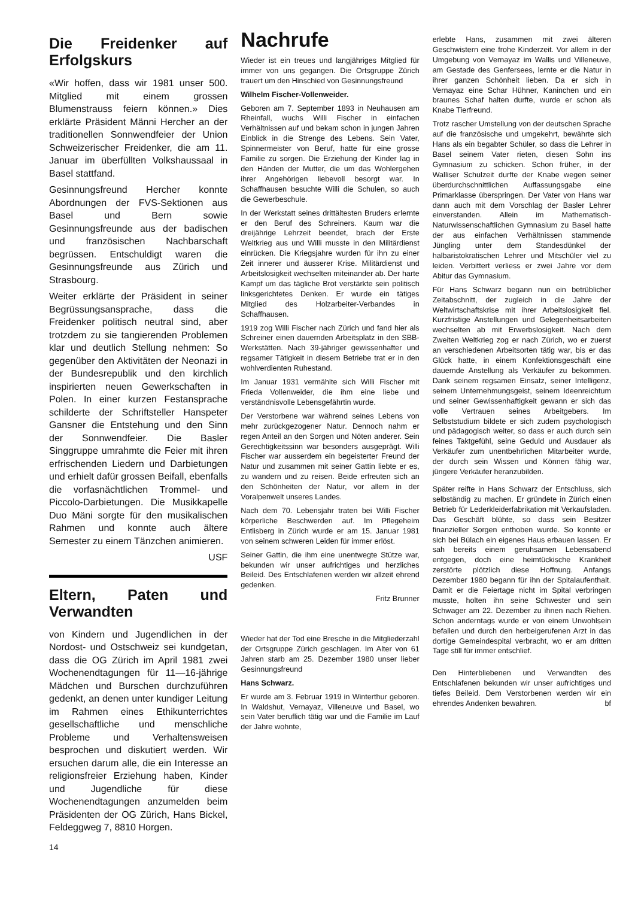Die Freidenker auf Erfolgskurs
«Wir hoffen, dass wir 1981 unser 500. Mitglied mit einem grossen Blumenstrauss feiern können.» Dies erklärte Präsident Männi Hercher an der traditionellen Sonnwendfeier der Union Schweizerischer Freidenker, die am 11. Januar im überfüllten Volkshaussaal in Basel stattfand.
Gesinnungsfreund Hercher konnte Abordnungen der FVS-Sektionen aus Basel und Bern sowie Gesinnungsfreunde aus der badischen und französischen Nachbarschaft begrüssen. Entschuldigt waren die Gesinnungsfreunde aus Zürich und Strasbourg.
Weiter erklärte der Präsident in seiner Begrüssungsansprache, dass die Freidenker politisch neutral sind, aber trotzdem zu sie tangierenden Problemen klar und deutlich Stellung nehmen: So gegenüber den Aktivitäten der Neonazi in der Bundesrepublik und den kirchlich inspirierten neuen Gewerkschaften in Polen. In einer kurzen Festansprache schilderte der Schriftsteller Hanspeter Gansner die Entstehung und den Sinn der Sonnwendfeier. Die Basler Singgruppe umrahmte die Feier mit ihren erfrischenden Liedern und Darbietungen und erhielt dafür grossen Beifall, ebenfalls die vorfasnächtlichen Trommel- und Piccolo-Darbietungen. Die Musikkapelle Duo Mäni sorgte für den musikalischen Rahmen und konnte auch ältere Semester zu einem Tänzchen animieren.
USF
Eltern, Paten und Verwandten
von Kindern und Jugendlichen in der Nordost- und Ostschweiz sei kundgetan, dass die OG Zürich im April 1981 zwei Wochenendtagungen für 11—16-jährige Mädchen und Burschen durchzuführen gedenkt, an denen unter kundiger Leitung im Rahmen eines Ethikunterrichtes gesellschaftliche und menschliche Probleme und Verhaltensweisen besprochen und diskutiert werden. Wir ersuchen darum alle, die ein Interesse an religionsfreier Erziehung haben, Kinder und Jugendliche für diese Wochenendtagungen anzumelden beim Präsidenten der OG Zürich, Hans Bickel, Feldeggweg 7, 8810 Horgen.
Nachrufe
Wieder ist ein treues und langjähriges Mitglied für immer von uns gegangen. Die Ortsgruppe Zürich trauert um den Hinschied von Gesinnungsfreund
Wilhelm Fischer-Vollenweider.
Geboren am 7. September 1893 in Neuhausen am Rheinfall, wuchs Willi Fischer in einfachen Verhältnissen auf und bekam schon in jungen Jahren Einblick in die Strenge des Lebens. Sein Vater, Spinnermeister von Beruf, hatte für eine grosse Familie zu sorgen. Die Erziehung der Kinder lag in den Händen der Mutter, die um das Wohlergehen ihrer Angehörigen liebevoll besorgt war. In Schaffhausen besuchte Willi die Schulen, so auch die Gewerbeschule.
In der Werkstatt seines drittältesten Bruders erlernte er den Beruf des Schreiners. Kaum war die dreijährige Lehrzeit beendet, brach der Erste Weltkrieg aus und Willi musste in den Militärdienst einrücken. Die Kriegsjahre wurden für ihn zu einer Zeit innerer und äusserer Krise. Militärdienst und Arbeitslosigkeit wechselten miteinander ab. Der harte Kampf um das tägliche Brot verstärkte sein politisch linksgerichtetes Denken. Er wurde ein tätiges Mitglied des Holzarbeiter-Verbandes in Schaffhausen.
1919 zog Willi Fischer nach Zürich und fand hier als Schreiner einen dauernden Arbeitsplatz in den SBB-Werkstätten. Nach 39-jähriger gewissenhafter und regsamer Tätigkeit in diesem Betriebe trat er in den wohlverdienten Ruhestand.
Im Januar 1931 vermählte sich Willi Fischer mit Frieda Vollenweider, die ihm eine liebe und verständnisvolle Lebensgefährtin wurde.
Der Verstorbene war während seines Lebens von mehr zurückgezogener Natur. Dennoch nahm er regen Anteil an den Sorgen und Nöten anderer. Sein Gerechtigkeitssinn war besonders ausgeprägt. Willi Fischer war ausserdem ein begeisterter Freund der Natur und zusammen mit seiner Gattin liebte er es, zu wandern und zu reisen. Beide erfreuten sich an den Schönheiten der Natur, vor allem in der Voralpenwelt unseres Landes.
Nach dem 70. Lebensjahr traten bei Willi Fischer körperliche Beschwerden auf. Im Pflegeheim Entlisberg in Zürich wurde er am 15. Januar 1981 von seinem schweren Leiden für immer erlöst.
Seiner Gattin, die ihm eine unentwegte Stütze war, bekunden wir unser aufrichtiges und herzliches Beileid. Des Entschlafenen werden wir allzeit ehrend gedenken.
Fritz Brunner
Wieder hat der Tod eine Bresche in die Mitgliederzahl der Ortsgruppe Zürich geschlagen. Im Alter von 61 Jahren starb am 25. Dezember 1980 unser lieber Gesinnungsfreund
Hans Schwarz.
Er wurde am 3. Februar 1919 in Winterthur geboren. In Waldshut, Vernayaz, Villeneuve und Basel, wo sein Vater beruflich tätig war und die Familie im Lauf der Jahre wohnte,
erlebte Hans, zusammen mit zwei älteren Geschwistern eine frohe Kinderzeit. Vor allem in der Umgebung von Vernayaz im Wallis und Villeneuve, am Gestade des Genfersees, lernte er die Natur in ihrer ganzen Schönheit lieben. Da er sich in Vernayaz eine Schar Hühner, Kaninchen und ein braunes Schaf halten durfte, wurde er schon als Knabe Tierfreund.
Trotz rascher Umstellung von der deutschen Sprache auf die französische und umgekehrt, bewährte sich Hans als ein begabter Schüler, so dass die Lehrer in Basel seinem Vater rieten, diesen Sohn ins Gymnasium zu schicken. Schon früher, in der Walliser Schulzeit durfte der Knabe wegen seiner überdurchschnittlichen Auffassungsgabe eine Primarklasse überspringen. Der Vater von Hans war dann auch mit dem Vorschlag der Basler Lehrer einverstanden. Allein im Mathematisch-Naturwissenschaftlichen Gymnasium zu Basel hatte der aus einfachen Verhältnissen stammende Jüngling unter dem Standesdünkel der halbaristokratischen Lehrer und Mitschüler viel zu leiden. Verbittert verliess er zwei Jahre vor dem Abitur das Gymnasium.
Für Hans Schwarz begann nun ein betrüblicher Zeitabschnitt, der zugleich in die Jahre der Weltwirtschaftskrise mit ihrer Arbeitslosigkeit fiel. Kurzfristige Anstellungen und Gelegenheitsarbeiten wechselten ab mit Erwerbslosigkeit. Nach dem Zweiten Weltkrieg zog er nach Zürich, wo er zuerst an verschiedenen Arbeitsorten tätig war, bis er das Glück hatte, in einem Konfektionsgeschäft eine dauernde Anstellung als Verkäufer zu bekommen. Dank seinem regsamen Einsatz, seiner Intelligenz, seinem Unternehmungsgeist, seinem Ideenreichtum und seiner Gewissenhaftigkeit gewann er sich das volle Vertrauen seines Arbeitgebers. Im Selbststudium bildete er sich zudem psychologisch und pädagogisch weiter, so dass er auch durch sein feines Taktgefühl, seine Geduld und Ausdauer als Verkäufer zum unentbehrlichen Mitarbeiter wurde, der durch sein Wissen und Können fähig war, jüngere Verkäufer heranzubilden.
Später reifte in Hans Schwarz der Entschluss, sich selbständig zu machen. Er gründete in Zürich einen Betrieb für Lederkleiderfabrikation mit Verkaufsladen. Das Geschäft blühte, so dass sein Besitzer finanzieller Sorgen enthoben wurde. So konnte er sich bei Bülach ein eigenes Haus erbauen lassen. Er sah bereits einem geruhsamen Lebensabend entgegen, doch eine heimtückische Krankheit zerstörte plötzlich diese Hoffnung. Anfangs Dezember 1980 begann für ihn der Spitalaufenthalt. Damit er die Feiertage nicht im Spital verbringen musste, holten ihn seine Schwester und sein Schwager am 22. Dezember zu ihnen nach Riehen. Schon anderntags wurde er von einem Unwohlsein befallen und durch den herbeigerufenen Arzt in das dortige Gemeindespital verbracht, wo er am dritten Tage still für immer entschlief.
Den Hinterbliebenen und Verwandten des Entschlafenen bekunden wir unser aufrichtiges und tiefes Beileid. Dem Verstorbenen werden wir ein ehrendes Andenken bewahren. bf
14